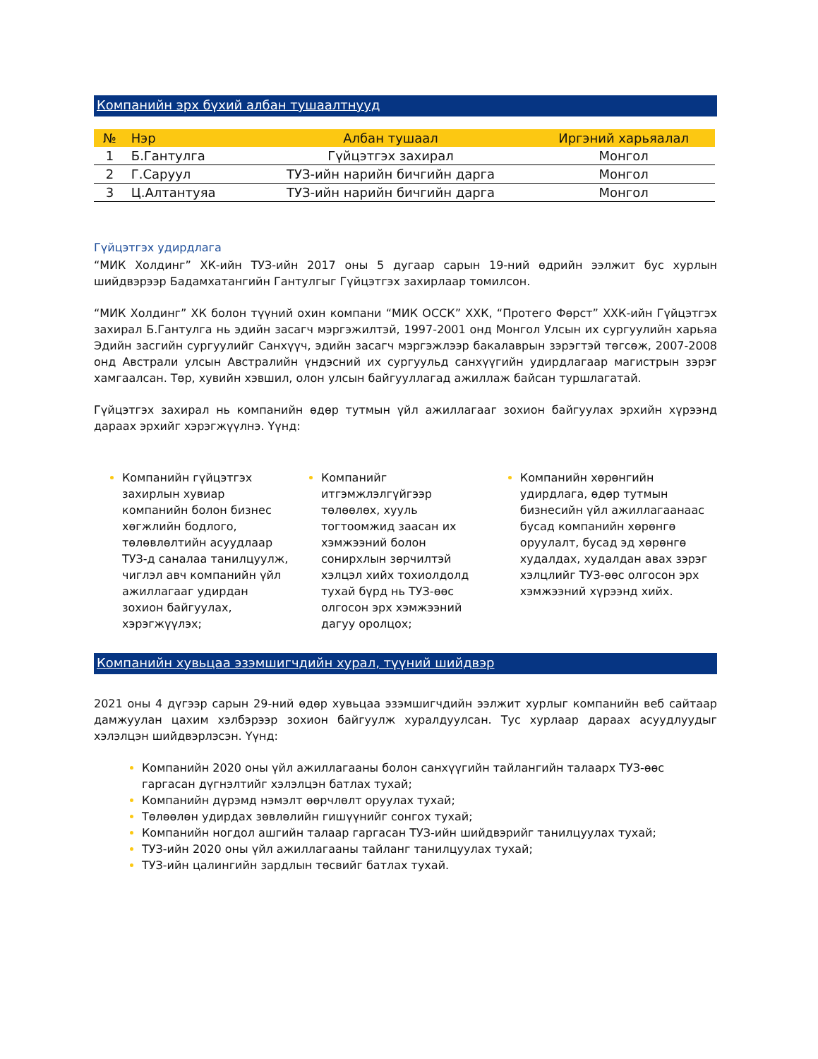Компанийн эрх бүхий албан тушаалтнууд
| № | Нэр | Албан тушаал | Иргэний харьяалал |
| --- | --- | --- | --- |
| 1 | Б.Гантулга | Гүйцэтгэх захирал | Монгол |
| 2 | Г.Саруул | ТУЗ-ийн нарийн бичгийн дарга | Монгол |
| 3 | Ц.Алтантуяа | ТУЗ-ийн нарийн бичгийн дарга | Монгол |
Гүйцэтгэх удирдлага
“МИК Холдинг” ХК-ийн ТУЗ-ийн 2017 оны 5 дугаар сарын 19-ний өдрийн ээлжит бус хурлын шийдвэрээр Бадамхатангийн Гантулгыг Гүйцэтгэх захирлаар томилсон.
“МИК Холдинг” ХК болон түүний охин компани “МИК ОССК” ХХК, “Протего Фөрст” ХХК-ийн Гүйцэтгэх захирал Б.Гантулга нь эдийн засагч мэргэжилтэй, 1997-2001 онд Монгол Улсын их сургуулийн харьяа Эдийн засгийн сургуулийг Санхүүч, эдийн засагч мэргэжлээр бакалаврын зэрэгтэй төгсөж, 2007-2008 онд Австрали улсын Австралийн үндэсний их сургуульд санхүүгийн удирдлагаар магистрын зэрэг хамгаалсан. Төр, хувийн хэвшил, олон улсын байгууллагад ажиллаж байсан туршлагатай.
Гүйцэтгэх захирал нь компанийн өдөр тутмын үйл ажиллагааг зохион байгуулах эрхийн хүрээнд дараах эрхийг хэрэгжүүлнэ. Үүнд:
Компанийн гүйцэтгэх захирлын хувиар компанийн болон бизнес хөгжлийн бодлого, төлөвлөлтийн асуудлаар ТУЗ-д саналаа танилцуулж, чиглэл авч компанийн үйл ажиллагааг удирдан зохион байгуулах, хэрэгжүүлэх;
Компанийг итгэмжлэлгүйгээр төлөөлөх, хууль тогтоомжид заасан их хэмжээний болон сонирхлын зөрчилтэй хэлцэл хийх тохиолдолд тухай бүрд нь ТУЗ-өөс олгосон эрх хэмжээний дагуу оролцох;
Компанийн хөрөнгийн удирдлага, өдөр тутмын бизнесийн үйл ажиллагаанаас бусад компанийн хөрөнгө оруулалт, бусад эд хөрөнгө худалдах, худалдан авах зэрэг хэлцлийг ТУЗ-өөс олгосон эрх хэмжээний хүрээнд хийх.
Компанийн хувьцаа эзэмшигчдийн хурал, түүний шийдвэр
2021 оны 4 дүгээр сарын 29-ний өдөр хувьцаа эзэмшигчдийн ээлжит хурлыг компанийн веб сайтаар дамжуулан цахим хэлбэрээр зохион байгуулж хуралдуулсан. Тус хурлаар дараах асуудлуудыг хэлэлцэн шийдвэрлэсэн. Үүнд:
Компанийн 2020 оны үйл ажиллагааны болон санхүүгийн тайлангийн талаарх ТУЗ-өөс гаргасан дүгнэлтийг хэлэлцэн батлах тухай;
Компанийн дүрэмд нэмэлт өөрчлөлт оруулах тухай;
Төлөөлөн удирдах зөвлөлийн гишүүнийг сонгох тухай;
Компанийн ногдол ашгийн талаар гаргасан ТУЗ-ийн шийдвэрийг танилцуулах тухай;
ТУЗ-ийн 2020 оны үйл ажиллагааны тайланг танилцуулах тухай;
ТУЗ-ийн цалингийн зардлын төсвийг батлах тухай.